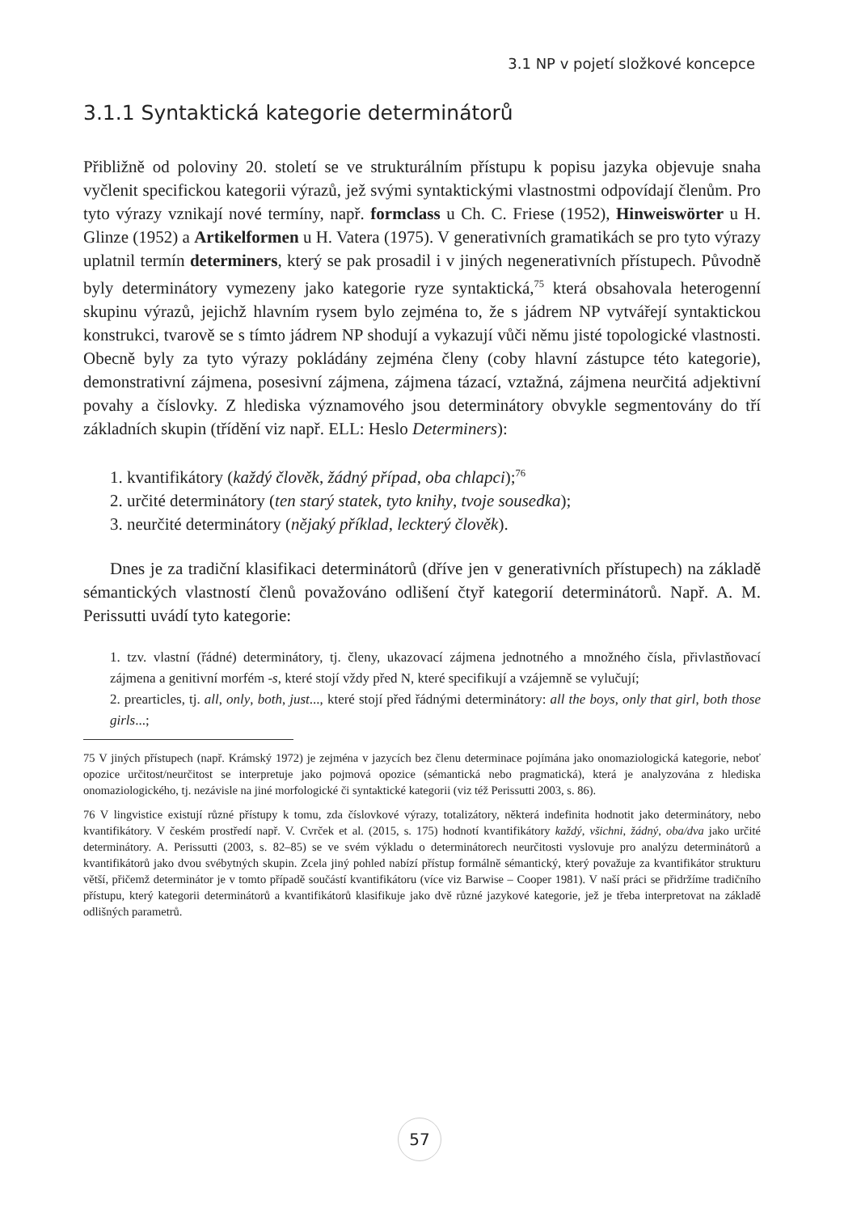3.1 NP v pojetí složkové koncepce
3.1.1 Syntaktická kategorie determinátorů
Přibližně od poloviny 20. století se ve strukturálním přístupu k popisu jazyka objevuje snaha vyčlenit specifickou kategorii výrazů, jež svými syntaktickými vlastnostmi odpovídají členům. Pro tyto výrazy vznikají nové termíny, např. formclass u Ch. C. Friese (1952), Hinweiswörter u H. Glinze (1952) a Artikelformen u H. Vatera (1975). V generativních gramatikách se pro tyto výrazy uplatnil termín determiners, který se pak prosadil i v jiných negenerativních přístupech. Původně byly determinátory vymezeny jako kategorie ryze syntaktická,<sup>75</sup> která obsahovala heterogenní skupinu výrazů, jejichž hlavním rysem bylo zejména to, že s jádrem NP vytvářejí syntaktickou konstrukci, tvarově se s tímto jádrem NP shodují a vykazují vůči němu jisté topologické vlastnosti. Obecně byly za tyto výrazy pokládány zejména členy (coby hlavní zástupce této kategorie), demonstrativní zájmena, posesivní zájmena, zájmena tázací, vztažná, zájmena neurčitá adjektivní povahy a číslovky. Z hlediska významového jsou determinátory obvykle segmentovány do tří základních skupin (třídění viz např. ELL: Heslo Determiners):
1. kvantifikátory (každý člověk, žádný případ, oba chlapci);<sup>76</sup>
2. určité determinátory (ten starý statek, tyto knihy, tvoje sousedka);
3. neurčité determinátory (nějaký příklad, leckterý člověk).
Dnes je za tradiční klasifikaci determinátorů (dříve jen v generativních přístupech) na základě sémantických vlastností členů považováno odlišení čtyř kategorií determinátorů. Např. A. M. Perissutti uvádí tyto kategorie:
1. tzv. vlastní (řádné) determinátory, tj. členy, ukazovací zájmena jednotného a množného čísla, přivlastňovací zájmena a genitivní morfém -s, které stojí vždy před N, které specifikují a vzájemně se vylučují;
2. prearticles, tj. all, only, both, just..., které stojí před řádnými determinátory: all the boys, only that girl, both those girls...;
75 V jiných přístupech (např. Krámský 1972) je zejména v jazycích bez členu determinace pojímána jako onomaziologická kategorie, neboť opozice určitost/neurčitost se interpretuje jako pojmová opozice (sémantická nebo pragmatická), která je analyzována z hlediska onomaziologického, tj. nezávisle na jiné morfologické či syntaktické kategorii (viz též Perissutti 2003, s. 86).
76 V lingvistice existují různé přístupy k tomu, zda číslovkové výrazy, totalizátory, některá indefinita hodnotit jako determinátory, nebo kvantifikátory. V českém prostředí např. V. Cvrček et al. (2015, s. 175) hodnotí kvantifikátory každý, všichni, žádný, oba/dva jako určité determinátory. A. Perissutti (2003, s. 82–85) se ve svém výkladu o determinátorech neurčitosti vyslovuje pro analýzu determinátorů a kvantifikátorů jako dvou svébytných skupin. Zcela jiný pohled nabízí přístup formálně sémantický, který považuje za kvantifikátor strukturu větší, přičemž determinátor je v tomto případě součástí kvantifikátoru (více viz Barwise – Cooper 1981). V naší práci se přidržíme tradičního přístupu, který kategorii determinátorů a kvantifikátorů klasifikuje jako dvě různé jazykové kategorie, jež je třeba interpretovat na základě odlišných parametrů.
57